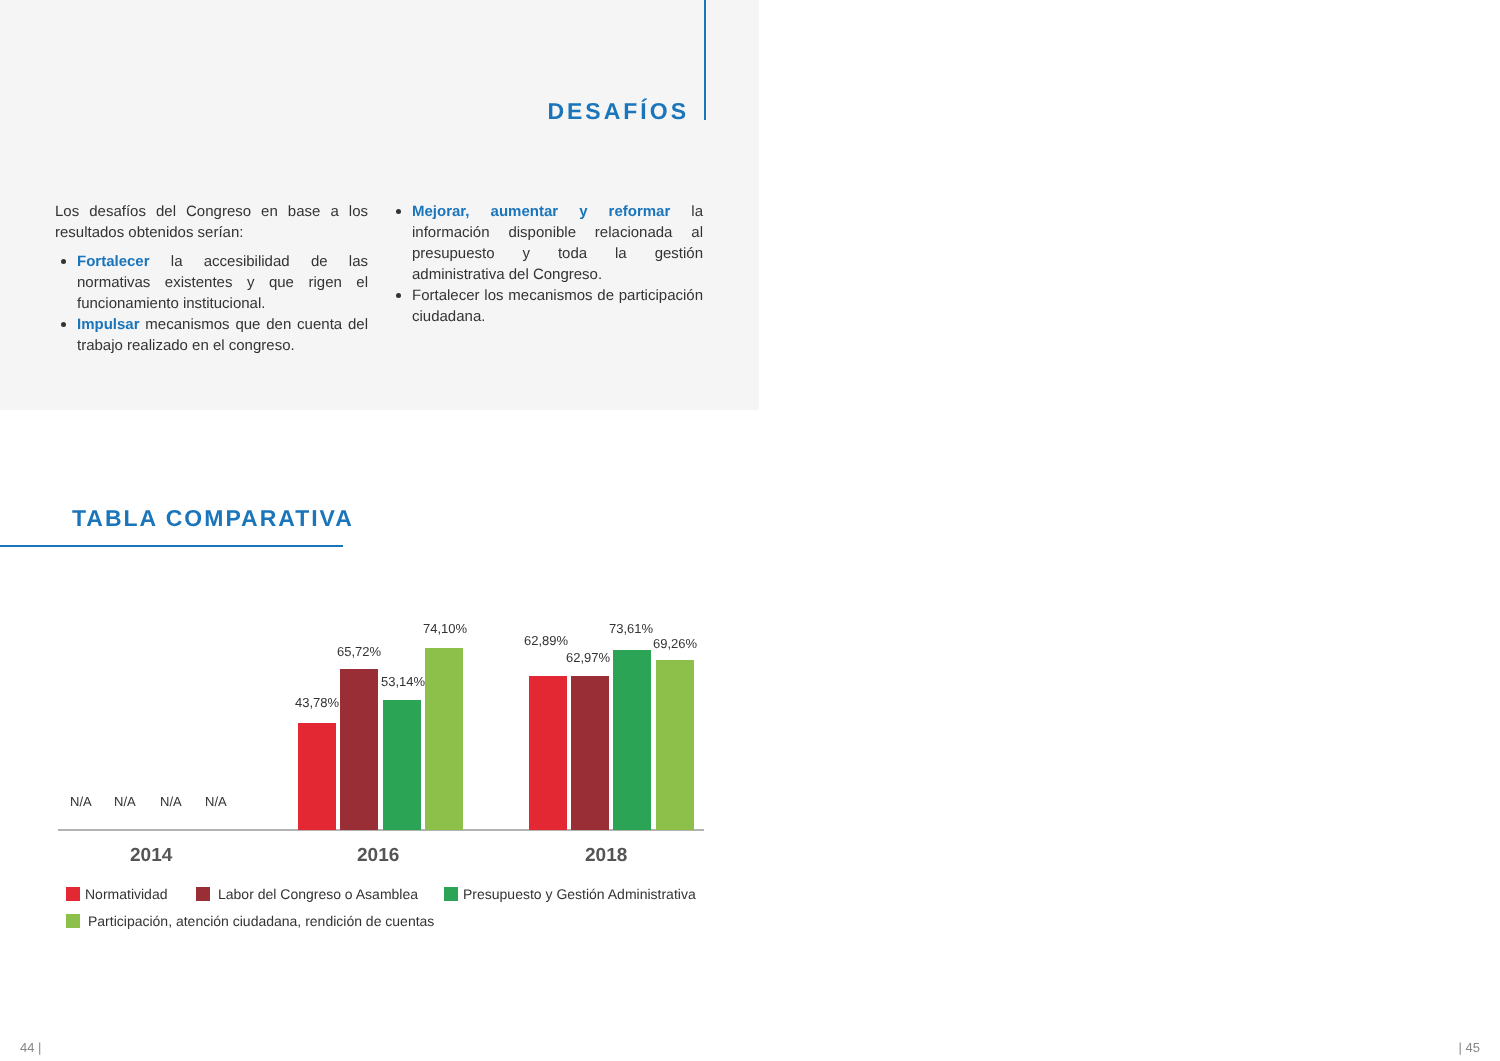DESAFÍOS
Los desafíos del Congreso en base a los resultados obtenidos serían:
Fortalecer la accesibilidad de las normativas existentes y que rigen el funcionamiento institucional.
Impulsar mecanismos que den cuenta del trabajo realizado en el congreso.
Mejorar, aumentar y reformar la información disponible relacionada al presupuesto y toda la gestión administrativa del Congreso.
Fortalecer los mecanismos de participación ciudadana.
TABLA COMPARATIVA
N/A
N/A
N/A
N/A
43,78%
65,72%
53,14%
74,10%
62,89%
62,97%
73,61%
69,26%
2014
2016
2018
Normatividad
Labor del Congreso o Asamblea
Presupuesto y Gestión Administrativa
Participación, atención ciudadana, rendición de cuentas
44 | | 45